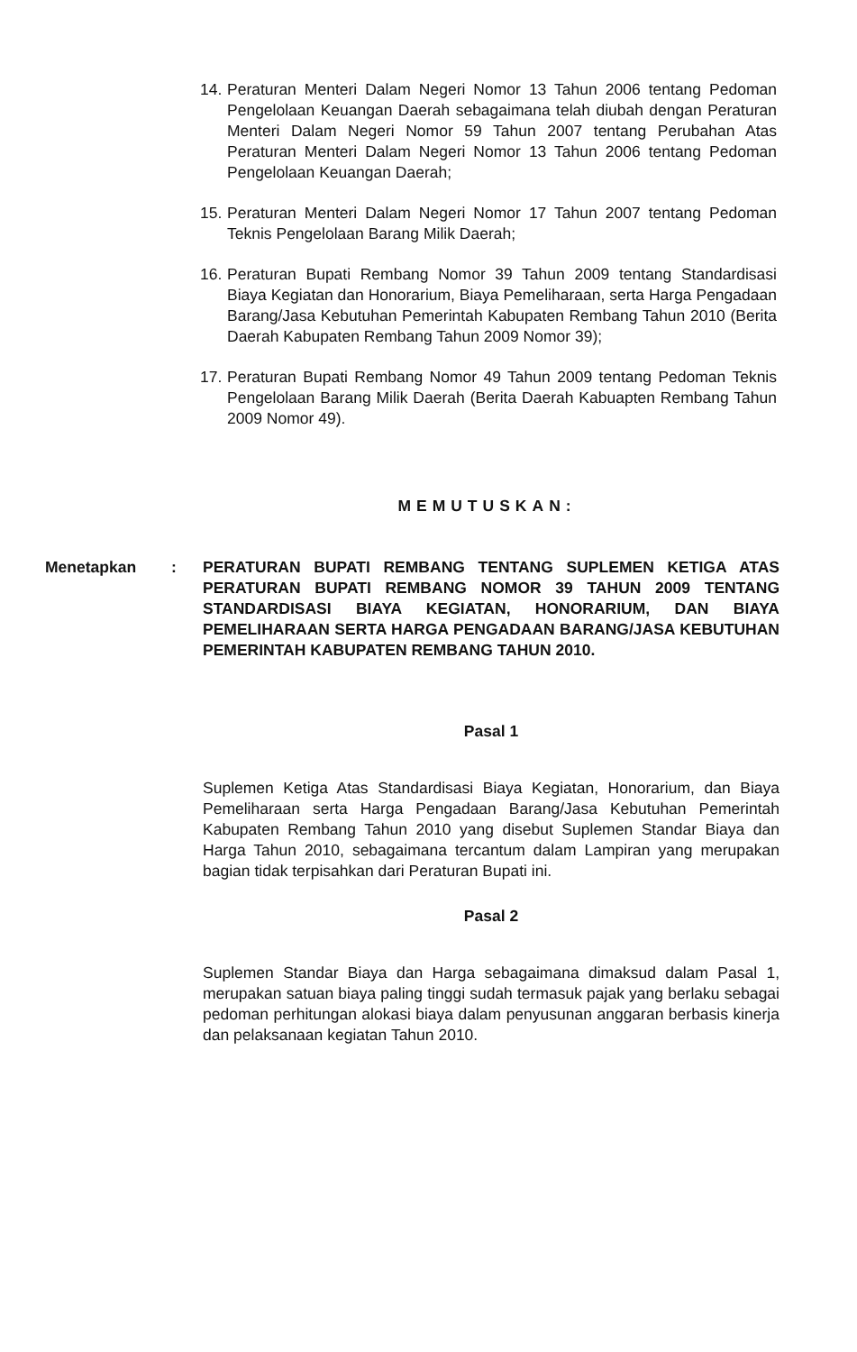14. Peraturan Menteri Dalam Negeri Nomor 13 Tahun 2006 tentang Pedoman Pengelolaan Keuangan Daerah sebagaimana telah diubah dengan Peraturan Menteri Dalam Negeri Nomor 59 Tahun 2007 tentang Perubahan Atas Peraturan Menteri Dalam Negeri Nomor 13 Tahun 2006 tentang Pedoman Pengelolaan Keuangan Daerah;
15. Peraturan Menteri Dalam Negeri Nomor 17 Tahun 2007 tentang Pedoman Teknis Pengelolaan Barang Milik Daerah;
16. Peraturan Bupati Rembang Nomor 39 Tahun 2009 tentang Standardisasi Biaya Kegiatan dan Honorarium, Biaya Pemeliharaan, serta Harga Pengadaan Barang/Jasa Kebutuhan Pemerintah Kabupaten Rembang Tahun 2010 (Berita Daerah Kabupaten Rembang Tahun 2009 Nomor 39);
17. Peraturan Bupati Rembang Nomor 49 Tahun 2009 tentang Pedoman Teknis Pengelolaan Barang Milik Daerah (Berita Daerah Kabuapten Rembang Tahun 2009 Nomor 49).
MEMUTUSKAN:
Menetapkan : PERATURAN BUPATI REMBANG TENTANG SUPLEMEN KETIGA ATAS PERATURAN BUPATI REMBANG NOMOR 39 TAHUN 2009 TENTANG STANDARDISASI BIAYA KEGIATAN, HONORARIUM, DAN BIAYA PEMELIHARAAN SERTA HARGA PENGADAAN BARANG/JASA KEBUTUHAN PEMERINTAH KABUPATEN REMBANG TAHUN 2010.
Pasal 1
Suplemen Ketiga Atas Standardisasi Biaya Kegiatan, Honorarium, dan Biaya Pemeliharaan serta Harga Pengadaan Barang/Jasa Kebutuhan Pemerintah Kabupaten Rembang Tahun 2010 yang disebut Suplemen Standar Biaya dan Harga Tahun 2010, sebagaimana tercantum dalam Lampiran yang merupakan bagian tidak terpisahkan dari Peraturan Bupati ini.
Pasal 2
Suplemen Standar Biaya dan Harga sebagaimana dimaksud dalam Pasal 1, merupakan satuan biaya paling tinggi sudah termasuk pajak yang berlaku sebagai pedoman perhitungan alokasi biaya dalam penyusunan anggaran berbasis kinerja dan pelaksanaan kegiatan Tahun 2010.